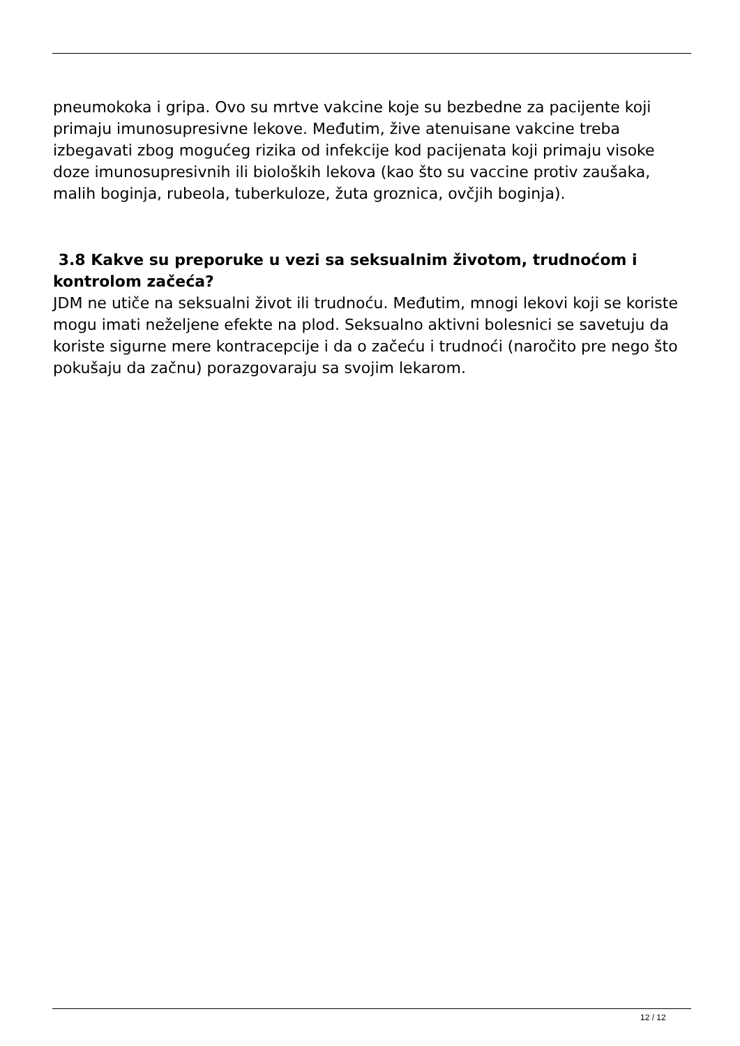pneumokoka i gripa. Ovo su mrtve vakcine koje su bezbedne za pacijente koji primaju imunosupresivne lekove. Međutim, žive atenuisane vakcine treba izbegavati zbog mogućeg rizika od infekcije kod pacijenata koji primaju visoke doze imunosupresivnih ili bioloških lekova (kao što su vaccine protiv zaušaka, malih boginja, rubeola, tuberkuloze, žuta groznica, ovčjih boginja).
3.8 Kakve su preporuke u vezi sa seksualnim životom, trudnoćom i kontrolom začeća?
JDM ne utiče na seksualni život ili trudnoću. Međutim, mnogi lekovi koji se koriste mogu imati neželjene efekte na plod. Seksualno aktivni bolesnici se savetuju da koriste sigurne mere kontracepcije i da o začeću i trudnoći (naročito pre nego što pokušaju da začnu) porazgovaraju sa svojim lekarom.
12 / 12